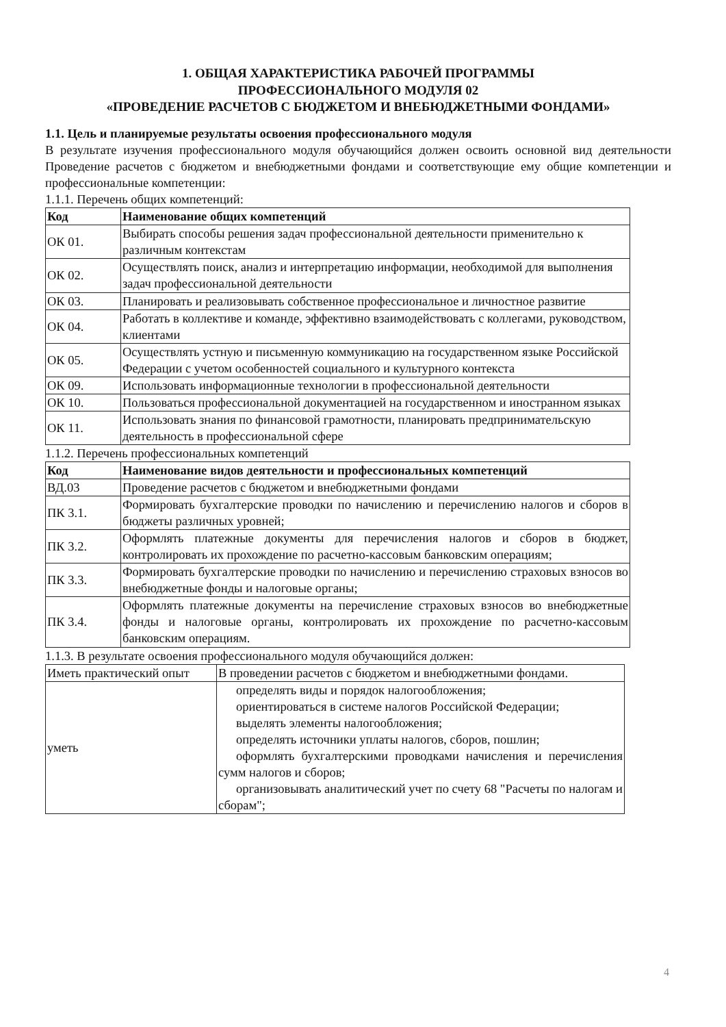1. ОБЩАЯ ХАРАКТЕРИСТИКА РАБОЧЕЙ ПРОГРАММЫ
ПРОФЕССИОНАЛЬНОГО МОДУЛЯ 02
«ПРОВЕДЕНИЕ РАСЧЕТОВ С БЮДЖЕТОМ И ВНЕБЮДЖЕТНЫМИ ФОНДАМИ»
1.1. Цель и планируемые результаты освоения профессионального модуля
В результате изучения профессионального модуля обучающийся должен освоить основной вид деятельности Проведение расчетов с бюджетом и внебюджетными фондами и соответствующие ему общие компетенции и профессиональные компетенции:
1.1.1. Перечень общих компетенций:
| Код | Наименование общих компетенций |
| --- | --- |
| ОК 01. | Выбирать способы решения задач профессиональной деятельности применительно к различным контекстам |
| ОК 02. | Осуществлять поиск, анализ и интерпретацию информации, необходимой для выполнения задач профессиональной деятельности |
| ОК 03. | Планировать и реализовывать собственное профессиональное и личностное развитие |
| ОК 04. | Работать в коллективе и команде, эффективно взаимодействовать с коллегами, руководством, клиентами |
| ОК 05. | Осуществлять устную и письменную коммуникацию на государственном языке Российской Федерации с учетом особенностей социального и культурного контекста |
| ОК 09. | Использовать информационные технологии в профессиональной деятельности |
| ОК 10. | Пользоваться профессиональной документацией на государственном и иностранном языках |
| ОК 11. | Использовать знания по финансовой грамотности, планировать предпринимательскую деятельность в профессиональной сфере |
1.1.2. Перечень профессиональных компетенций
| Код | Наименование видов деятельности и профессиональных компетенций |
| --- | --- |
| ВД.03 | Проведение расчетов с бюджетом и внебюджетными фондами |
| ПК 3.1. | Формировать бухгалтерские проводки по начислению и перечислению налогов и сборов в бюджеты различных уровней; |
| ПК 3.2. | Оформлять платежные документы для перечисления налогов и сборов в бюджет, контролировать их прохождение по расчетно-кассовым банковским операциям; |
| ПК 3.3. | Формировать бухгалтерские проводки по начислению и перечислению страховых взносов во внебюджетные фонды и налоговые органы; |
| ПК 3.4. | Оформлять платежные документы на перечисление страховых взносов во внебюджетные фонды и налоговые органы, контролировать их прохождение по расчетно-кассовым банковским операциям. |
1.1.3. В результате освоения профессионального модуля обучающийся должен:
| Иметь практический опыт | В проведении расчетов с бюджетом и внебюджетными фондами. |
| уметь | определять виды и порядок налогообложения; ориентироваться в системе налогов Российской Федерации; выделять элементы налогообложения; определять источники уплаты налогов, сборов, пошлин; оформлять бухгалтерскими проводками начисления и перечисления сумм налогов и сборов; организовывать аналитический учет по счету 68 "Расчеты по налогам и сборам"; |
4